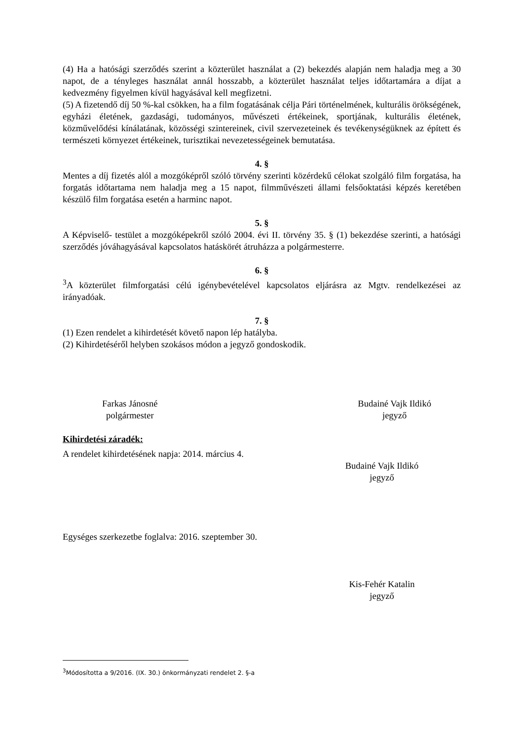(4) Ha a hatósági szerződés szerint a közterület használat a (2) bekezdés alapján nem haladja meg a 30 napot, de a tényleges használat annál hosszabb, a közterület használat teljes időtartamára a díjat a kedvezmény figyelmen kívül hagyásával kell megfizetni.
(5) A fizetendő díj 50 %-kal csökken, ha a film fogatásának célja Pári történelmének, kulturális örökségének, egyházi életének, gazdasági, tudományos, művészeti értékeinek, sportjának, kulturális életének, közművelődési kínálatának, közösségi szintereinek, civil szervezeteinek és tevékenységüknek az épített és természeti környezet értékeinek, turisztikai nevezetességeinek bemutatása.
4. §
Mentes a díj fizetés alól a mozgóképről szóló törvény szerinti közérdekű célokat szolgáló film forgatása, ha forgatás időtartama nem haladja meg a 15 napot, filmművészeti állami felsőoktatási képzés keretében készülő film forgatása esetén a harminc napot.
5. §
A Képviselő- testület a mozgóképekről szóló 2004. évi II. törvény 35. § (1) bekezdése szerinti, a hatósági szerződés jóváhagyásával kapcsolatos hatáskörét átruházza a polgármesterre.
6. §
<sup>3</sup> A közterület filmforgatási célú igénybevételével kapcsolatos eljárásra az Mgtv. rendelkezései az irányadóak.
7. §
(1) Ezen rendelet a kihirdetését követő napon lép hatályba.
(2) Kihirdetéséről helyben szokásos módon a jegyző gondoskodik.
Farkas Jánosné
polgármester
Budainé Vajk Ildikó
jegyző
Kihirdetési záradék:
A rendelet kihirdetésének napja: 2014. március 4.
Budainé Vajk Ildikó
jegyző
Egységes szerkezetbe foglalva: 2016. szeptember 30.
Kis-Fehér Katalin
jegyző
<sup>3</sup> Módosította a 9/2016. (IX. 30.) önkormányzati rendelet 2. §-a